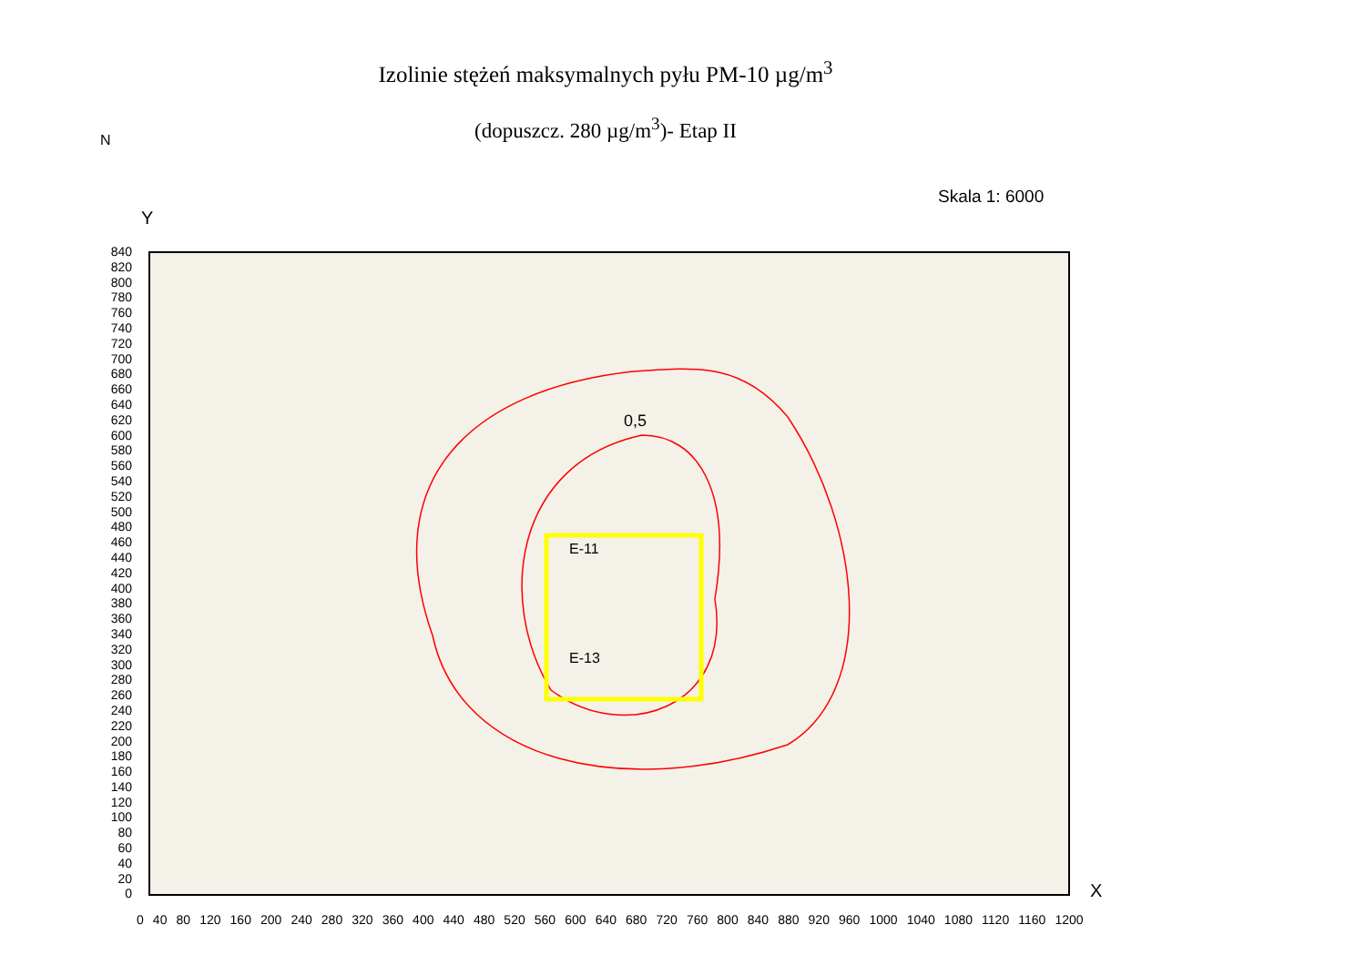Izolinie stężeń maksymalnych pyłu PM-10 µg/m<sup>3</sup>
(dopuszcz. 280 µg/m<sup>3</sup>)- Etap II
N
Y
Skala 1: 6000
0,5
E-13
E-11
840
820
800
780
760
740
720
700
680
660
640
620
600
580
560
540
520
500
480
460
440
420
400
380
360
340
320
300
280
260
240
220
200
180
160
140
120
100
80
60
40
20
0
0 40 80 120 160 200 240 280 320 360 400 440 480 520 560 600 640 680 720 760 800 840 880 920 960 1000 1040 1080 1120 1160 1200
X